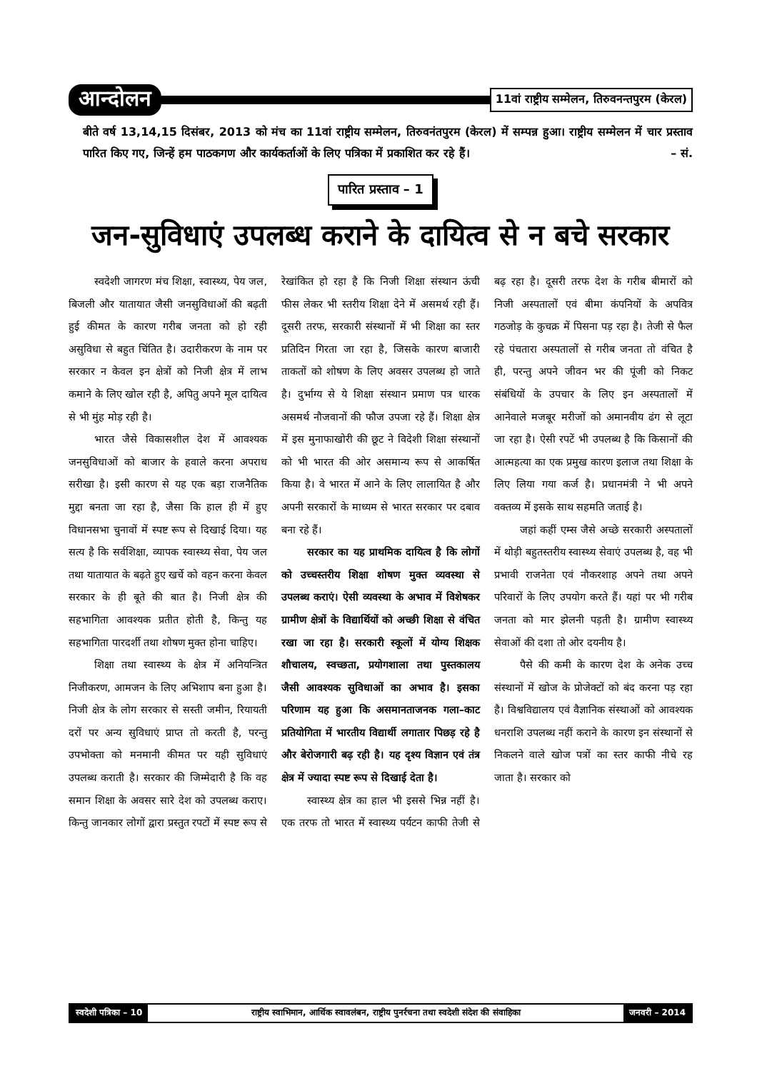आन्दोलन 11वां राष्ट्रीय सम्मेलन, तिरुवनन्तपुरम (केरल)
बीते वर्ष 13,14,15 दिसंबर, 2013 को मंच का 11वां राष्ट्रीय सम्मेलन, तिरुवनंतपुरम (केरल) में सम्पन्न हुआ। राष्ट्रीय सम्मेलन में चार प्रस्ताव पारित किए गए, जिन्हें हम पाठकगण और कार्यकर्ताओं के लिए पत्रिका में प्रकाशित कर रहे हैं। – सं.
पारित प्रस्ताव – 1
जन-सुविधाएं उपलब्ध कराने के दायित्व से न बचे सरकार
स्वदेशी जागरण मंच शिक्षा, स्वास्थ्य, पेय जल, बिजली और यातायात जैसी जनसुविधाओं की बढ़ती हुई कीमत के कारण गरीब जनता को हो रही असुविधा से बहुत चिंतित है। उदारीकरण के नाम पर सरकार न केवल इन क्षेत्रों को निजी क्षेत्र में लाभ कमाने के लिए खोल रही है, अपितु अपने मूल दायित्व से भी मुंह मोड़ रही है।
भारत जैसे विकासशील देश में आवश्यक जनसुविधाओं को बाजार के हवाले करना अपराध सरीखा है। इसी कारण से यह एक बड़ा राजनैतिक मुद्दा बनता जा रहा है, जैसा कि हाल ही में हुए विधानसभा चुनावों में स्पष्ट रूप से दिखाई दिया। यह सत्य है कि सर्वशिक्षा, व्यापक स्वास्थ्य सेवा, पेय जल तथा यातायात के बढ़ते हुए खर्चे को वहन करना केवल सरकार के ही बूते की बात है। निजी क्षेत्र की सहभागिता आवश्यक प्रतीत होती है, किन्तु यह सहभागिता पारदर्शी तथा शोषण मुक्त होना चाहिए।
शिक्षा तथा स्वास्थ्य के क्षेत्र में अनियन्त्रित निजीकरण, आमजन के लिए अभिशाप बना हुआ है। निजी क्षेत्र के लोग सरकार से सस्ती जमीन, रियायती दरों पर अन्य सुविधाएं प्राप्त तो करती है, परन्तु उपभोक्ता को मनमानी कीमत पर यही सुविधाएं उपलब्ध कराती है। सरकार की जिम्मेदारी है कि वह समान शिक्षा के अवसर सारे देश को उपलब्ध कराए। किन्तु जानकार लोगों द्वारा प्रस्तुत रपटों में स्पष्ट रूप से रेखांकित हो रहा है कि निजी शिक्षा संस्थान ऊंची फीस लेकर भी स्तरीय शिक्षा देने में असमर्थ रही हैं। दूसरी तरफ, सरकारी संस्थानों में भी शिक्षा का स्तर प्रतिदिन गिरता जा रहा है, जिसके कारण बाजारी ताकतों को शोषण के लिए अवसर उपलब्ध हो जाते है। दुर्भाग्य से ये शिक्षा संस्थान प्रमाण पत्र धारक असमर्थ नौजवानों की फौज उपजा रहे हैं। शिक्षा क्षेत्र में इस मुनाफाखोरी की छूट ने विदेशी शिक्षा संस्थानों को भी भारत की ओर असमान्य रूप से आकर्षित किया है। वे भारत में आने के लिए लालायित है और अपनी सरकारों के माध्यम से भारत सरकार पर दबाव बना रहे हैं।
सरकार का यह प्राथमिक दायित्व है कि लोगों को उच्चस्तरीय शिक्षा शोषण मुक्त व्यवस्था से उपलब्ध कराएं। ऐसी व्यवस्था के अभाव में विशेषकर ग्रामीण क्षेत्रों के विद्यार्थियों को अच्छी शिक्षा से वंचित रखा जा रहा है। सरकारी स्कूलों में योग्य शिक्षक शौचालय, स्वच्छता, प्रयोगशाला तथा पुस्तकालय जैसी आवश्यक सुविधाओं का अभाव है। इसका परिणाम यह हुआ कि असमानताजनक गला–काट प्रतियोगिता में भारतीय विद्यार्थी लगातार पिछड़ रहे है और बेरोजगारी बढ़ रही है। यह दृश्य विज्ञान एवं तंत्र क्षेत्र में ज्यादा स्पष्ट रूप से दिखाई देता है।
स्वास्थ्य क्षेत्र का हाल भी इससे भिन्न नहीं है। एक तरफ तो भारत में स्वास्थ्य पर्यटन काफी तेजी से बढ़ रहा है। दूसरी तरफ देश के गरीब बीमारों को निजी अस्पतालों एवं बीमा कंपनियों के अपवित्र गठजोड़ के कुचक्र में पिसना पड़ रहा है। तेजी से फैल रहे पंचतारा अस्पतालों से गरीब जनता तो वंचित है ही, परन्तु अपने जीवन भर की पूंजी को निकट संबंधियों के उपचार के लिए इन अस्पतालों में आनेवाले मजबूर मरीजों को अमानवीय ढंग से लूटा जा रहा है। ऐसी रपटें भी उपलब्ध है कि किसानों की आत्महत्या का एक प्रमुख कारण इलाज तथा शिक्षा के लिए लिया गया कर्ज है। प्रधानमंत्री ने भी अपने वक्तव्य में इसके साथ सहमति जताई है।
जहां कहीं एम्स जैसे अच्छे सरकारी अस्पतालों में थोड़ी बहुतस्तरीय स्वास्थ्य सेवाएं उपलब्ध है, वह भी प्रभावी राजनेता एवं नौकरशाह अपने तथा अपने परिवारों के लिए उपयोग करते हैं। यहां पर भी गरीब जनता को मार झेलनी पड़ती है। ग्रामीण स्वास्थ्य सेवाओं की दशा तो ओर दयनीय है।
पैसे की कमी के कारण देश के अनेक उच्च संस्थानों में खोज के प्रोजेक्टों को बंद करना पड़ रहा है। विश्वविद्यालय एवं वैज्ञानिक संस्थाओं को आवश्यक धनराशि उपलब्ध नहीं कराने के कारण इन संस्थानों से निकलने वाले खोज पत्रों का स्तर काफी नीचे रह जाता है। सरकार को
स्वदेशी पत्रिका – 10 राष्ट्रीय स्वाभिमान, आर्थिक स्वावलंबन, राष्ट्रीय पुनर्रचना तथा स्वदेशी संदेश की संवाहिका
जनवरी – 2014